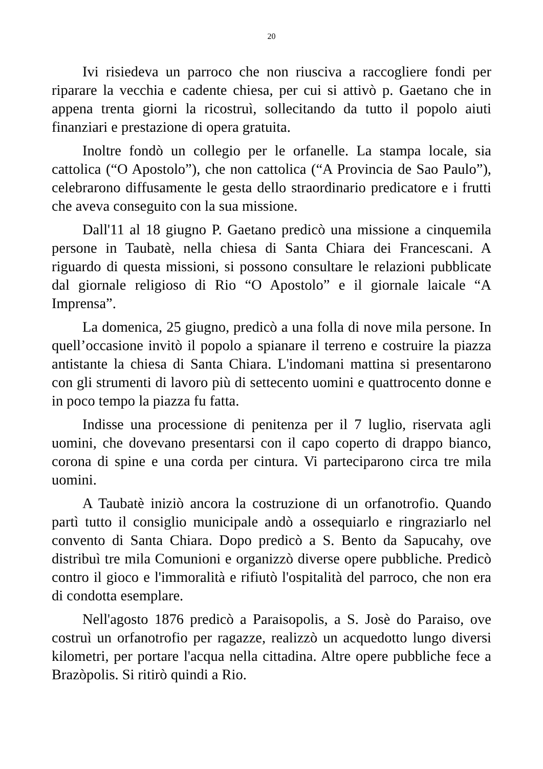20
Ivi risiedeva un parroco che non riusciva a raccogliere fondi per riparare la vecchia e cadente chiesa, per cui si attivò p. Gaetano che in appena trenta giorni la ricostruì, sollecitando da tutto il popolo aiuti finanziari e prestazione di opera gratuita.
Inoltre fondò un collegio per le orfanelle. La stampa locale, sia cattolica (“O Apostolo”), che non cattolica (“A Provincia de Sao Paulo”), celebrarono diffusamente le gesta dello straordinario predicatore e i frutti che aveva conseguito con la sua missione.
Dall'11 al 18 giugno P. Gaetano predicò una missione a cinquemila persone in Taubatè, nella chiesa di Santa Chiara dei Francescani. A riguardo di questa missioni, si possono consultare le relazioni pubblicate dal giornale religioso di Rio “O Apostolo” e il giornale laicale “A Imprensa”.
La domenica, 25 giugno, predicò a una folla di nove mila persone. In quell’occasione invitò il popolo a spianare il terreno e costruire la piazza antistante la chiesa di Santa Chiara. L'indomani mattina si presentarono con gli strumenti di lavoro più di settecento uomini e quattrocento donne e in poco tempo la piazza fu fatta.
Indisse una processione di penitenza per il 7 luglio, riservata agli uomini, che dovevano presentarsi con il capo coperto di drappo bianco, corona di spine e una corda per cintura. Vi parteciparono circa tre mila uomini.
A Taubatè iniziò ancora la costruzione di un orfanotrofio. Quando partì tutto il consiglio municipale andò a ossequiarlo e ringraziarlo nel convento di Santa Chiara. Dopo predicò a S. Bento da Sapucahy, ove distribuì tre mila Comunioni e organizzò diverse opere pubbliche. Predicò contro il gioco e l'immoralità e rifiutò l'ospitalità del parroco, che non era di condotta esemplare.
Nell'agosto 1876 predicò a Paraisopolis, a S. Josè do Paraiso, ove costruì un orfanotrofio per ragazze, realizzò un acquedotto lungo diversi kilometri, per portare l'acqua nella cittadina. Altre opere pubbliche fece a Brazòpolis. Si ritirò quindi a Rio.